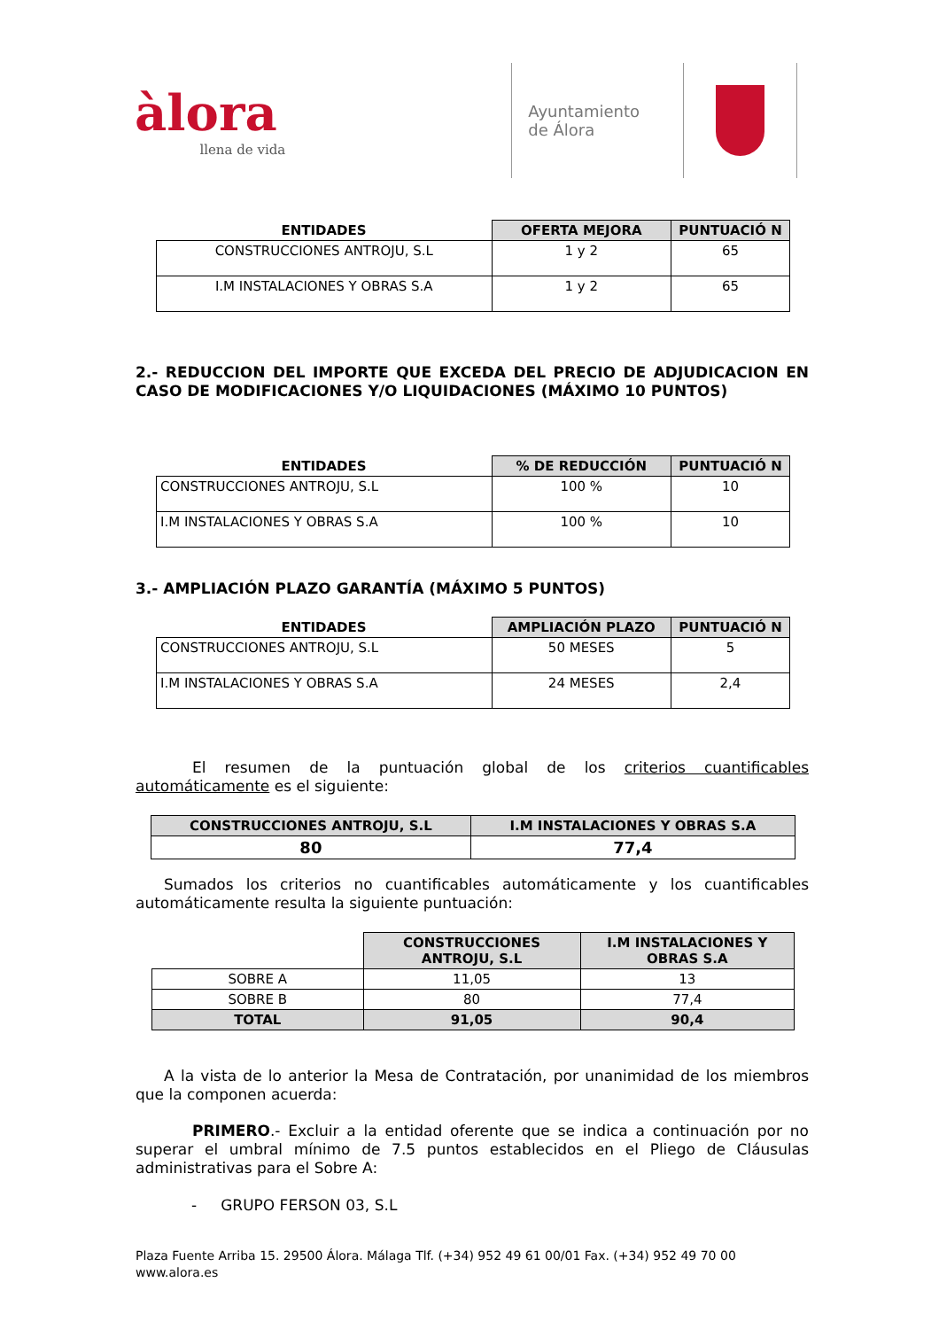àlora
llena de vida
Ayuntamiento
de Álora
| ENTIDADES | OFERTA MEJORA | PUNTUACIÓ N |
| --- | --- | --- |
| CONSTRUCCIONES ANTROJU, S.L | 1 y 2 | 65 |
| I.M INSTALACIONES Y OBRAS S.A | 1 y 2 | 65 |
2.- REDUCCION DEL IMPORTE QUE EXCEDA DEL PRECIO DE ADJUDICACION EN CASO DE MODIFICACIONES Y/O LIQUIDACIONES (MÁXIMO 10 PUNTOS)
| ENTIDADES | % DE REDUCCIÓN | PUNTUACIÓ N |
| --- | --- | --- |
| CONSTRUCCIONES ANTROJU, S.L | 100 % | 10 |
| I.M INSTALACIONES Y OBRAS S.A | 100 % | 10 |
3.- AMPLIACIÓN PLAZO GARANTÍA (MÁXIMO 5 PUNTOS)
| ENTIDADES | AMPLIACIÓN PLAZO | PUNTUACIÓ N |
| --- | --- | --- |
| CONSTRUCCIONES ANTROJU, S.L | 50 MESES | 5 |
| I.M INSTALACIONES Y OBRAS S.A | 24 MESES | 2,4 |
El resumen de la puntuación global de los criterios cuantificables automáticamente es el siguiente:
| CONSTRUCCIONES ANTROJU, S.L | I.M INSTALACIONES Y OBRAS S.A |
| --- | --- |
| 80 | 77,4 |
Sumados los criterios no cuantificables automáticamente y los cuantificables automáticamente resulta la siguiente puntuación:
| | CONSTRUCCIONES ANTROJU, S.L | I.M INSTALACIONES Y OBRAS S.A |
| --- | --- | --- |
| SOBRE A | 11,05 | 13 |
| SOBRE B | 80 | 77,4 |
| TOTAL | 91,05 | 90,4 |
A la vista de lo anterior la Mesa de Contratación, por unanimidad de los miembros que la componen acuerda:
PRIMERO.- Excluir a la entidad oferente que se indica a continuación por no superar el umbral mínimo de 7.5 puntos establecidos en el Pliego de Cláusulas administrativas para el Sobre A:
- GRUPO FERSON 03, S.L
Plaza Fuente Arriba 15. 29500 Álora. Málaga Tlf. (+34) 952 49 61 00/01 Fax. (+34) 952 49 70 00
www.alora.es